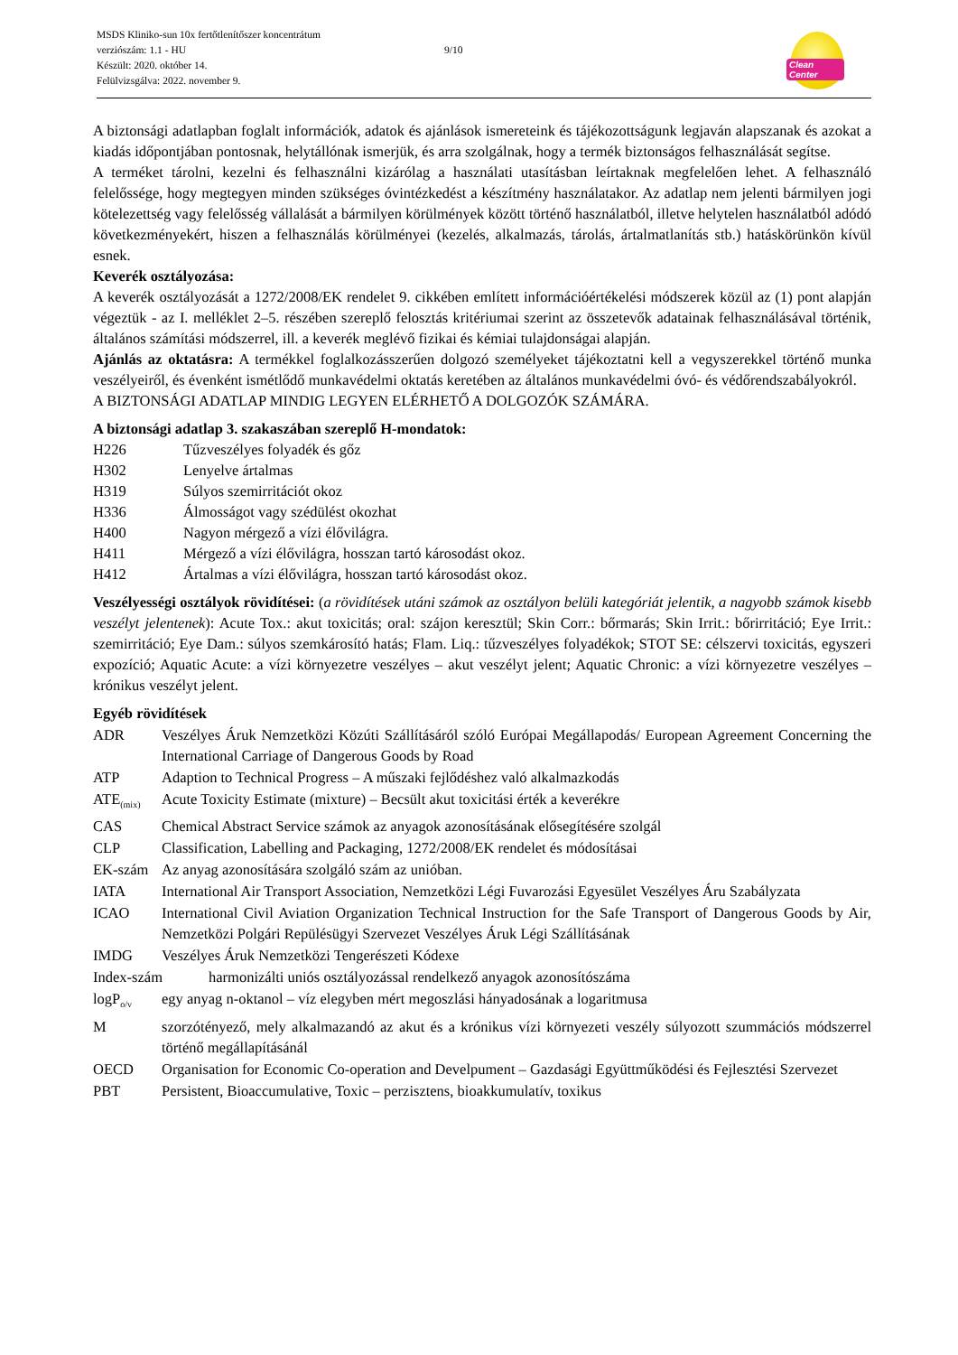MSDS Kliniko-sun 10x fertőtlenítőszer koncentrátum
verziószám: 1.1 - HU
Készült: 2020. október 14.
Felülvizsgálva: 2022. november 9.
9/10
Clean Center
A biztonsági adatlapban foglalt információk, adatok és ajánlások ismereteink és tájékozottságunk legjaván alapszanak és azokat a kiadás időpontjában pontosnak, helytállónak ismerjük, és arra szolgálnak, hogy a termék biztonságos felhasználását segítse.
A terméket tárolni, kezelni és felhasználni kizárólag a használati utasításban leírtaknak megfelelően lehet. A felhasználó felelőssége, hogy megtegyen minden szükséges óvintézkedést a készítmény használatakor. Az adatlap nem jelenti bármilyen jogi kötelezettség vagy felelősség vállalását a bármilyen körülmények között történő használatból, illetve helytelen használatból adódó következményekért, hiszen a felhasználás körülményei (kezelés, alkalmazás, tárolás, ártalmatlanítás stb.) hatáskörünkön kívül esnek.
Keverék osztályozása:
A keverék osztályozását a 1272/2008/EK rendelet 9. cikkében említett információértékelési módszerek közül az (1) pont alapján végeztük - az I. melléklet 2–5. részében szereplő felosztás kritériumai szerint az összetevők adatainak felhasználásával történik, általános számítási módszerrel, ill. a keverék meglévő fizikai és kémiai tulajdonságai alapján.
Ajánlás az oktatásra: A termékkel foglalkozásszerűen dolgozó személyeket tájékoztatni kell a vegyszerekkel történő munka veszélyeiről, és évenként ismétlődő munkavédelmi oktatás keretében az általános munkavédelmi óvó- és védőrendszabályokról.
A BIZTONSÁGI ADATLAP MINDIG LEGYEN ELÉRHETŐ A DOLGOZÓK SZÁMÁRA.
A biztonsági adatlap 3. szakaszában szereplő H-mondatok:
H226 Tűzveszélyes folyadék és gőz
H302 Lenyelve ártalmas
H319 Súlyos szemirritációt okoz
H336 Álmosságot vagy szédülést okozhat
H400 Nagyon mérgező a vízi élővilágra.
H411 Mérgező a vízi élővilágra, hosszan tartó károsodást okoz.
H412 Ártalmas a vízi élővilágra, hosszan tartó károsodást okoz.
Veszélyességi osztályok rövidítései: (a rövidítések utáni számok az osztályon belüli kategóriát jelentik, a nagyobb számok kisebb veszélyt jelentenek): Acute Tox.: akut toxicitás; oral: szájon keresztül; Skin Corr.: bőrmarás; Skin Irrit.: bőrirritáció; Eye Irrit.: szemirritáció; Eye Dam.: súlyos szemkárosító hatás; Flam. Liq.: tűzveszélyes folyadékok; STOT SE: célszervi toxicitás, egyszeri expozíció; Aquatic Acute: a vízi környezetre veszélyes – akut veszélyt jelent; Aquatic Chronic: a vízi környezetre veszélyes – krónikus veszélyt jelent.
Egyéb rövidítések
ADR Veszélyes Áruk Nemzetközi Közúti Szállításáról szóló Európai Megállapodás/ European Agreement Concerning the International Carriage of Dangerous Goods by Road
ATP Adaption to Technical Progress – A műszaki fejlődéshez való alkalmazkodás
ATE<sub>(mix)</sub>
Acute Toxicity Estimate (mixture) – Becsült akut toxicitási érték a keverékre
CAS Chemical Abstract Service számok az anyagok azonosításának elősegítésére szolgál
CLP Classification, Labelling and Packaging, 1272/2008/EK rendelet és módosításai
EK-szám Az anyag azonosítására szolgáló szám az unióban.
IATA International Air Transport Association, Nemzetközi Légi Fuvarozási Egyesület Veszélyes Áru Szabályzata
ICAO International Civil Aviation Organization Technical Instruction for the Safe Transport of Dangerous Goods by Air, Nemzetközi Polgári Repülésügyi Szervezet Veszélyes Áruk Légi Szállításának
IMDG Veszélyes Áruk Nemzetközi Tengerészeti Kódexe
Index-szám harmonizálti uniós osztályozással rendelkező anyagok azonosítószáma
logP<sub>o/v</sub>
egy anyag n-oktanol – víz elegyben mért megoszlási hányadosának a logaritmusa
M szorzótényező, mely alkalmazandó az akut és a krónikus vízi környezeti veszély súlyozott szummációs módszerrel történő megállapításánál
OECD Organisation for Economic Co-operation and Develpument – Gazdasági Együttműködési és Fejlesztési Szervezet
PBT Persistent, Bioaccumulative, Toxic – perzisztens, bioakkumulatív, toxikus